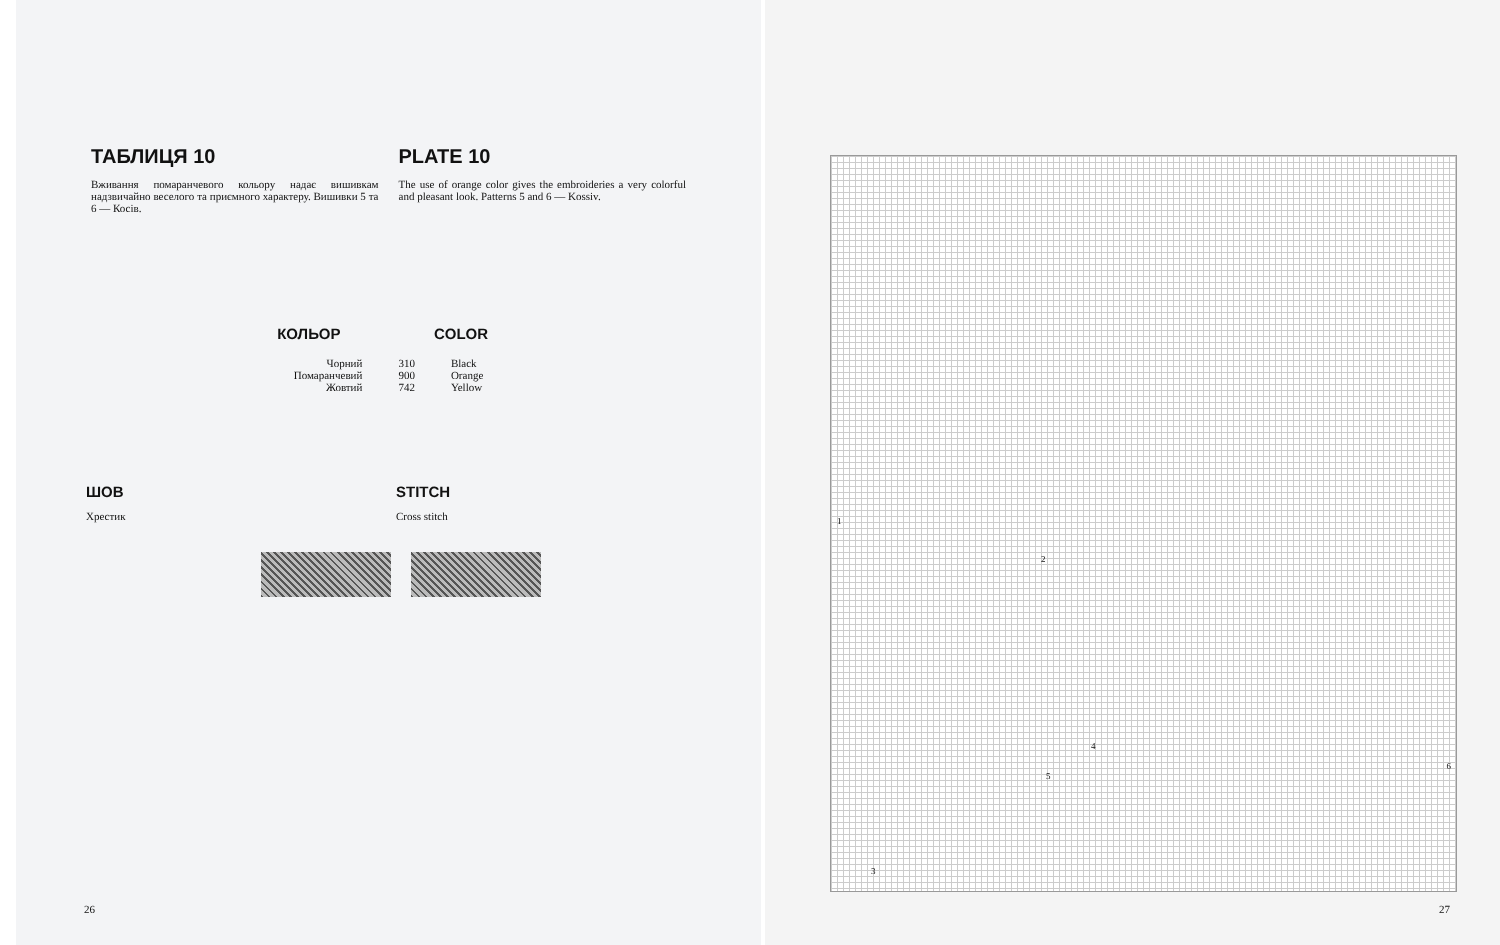ТАБЛИЦЯ 10
Вживання помаранчевого кольору надає вишивкам надзвичайно веселого та приємного характеру. Вишивки 5 та 6 — Косів.
PLATE 10
The use of orange color gives the embroideries a very colorful and pleasant look. Patterns 5 and 6 — Kossiv.
| КОЛЬОР | | COLOR |
| --- | --- | --- |
| Чорний | 310 | Black |
| Помаранчевий | 900 | Orange |
| Жовтий | 742 | Yellow |
ШОВ
Хрестик
STITCH
Cross stitch
26
1
2
3
4
5
6
27